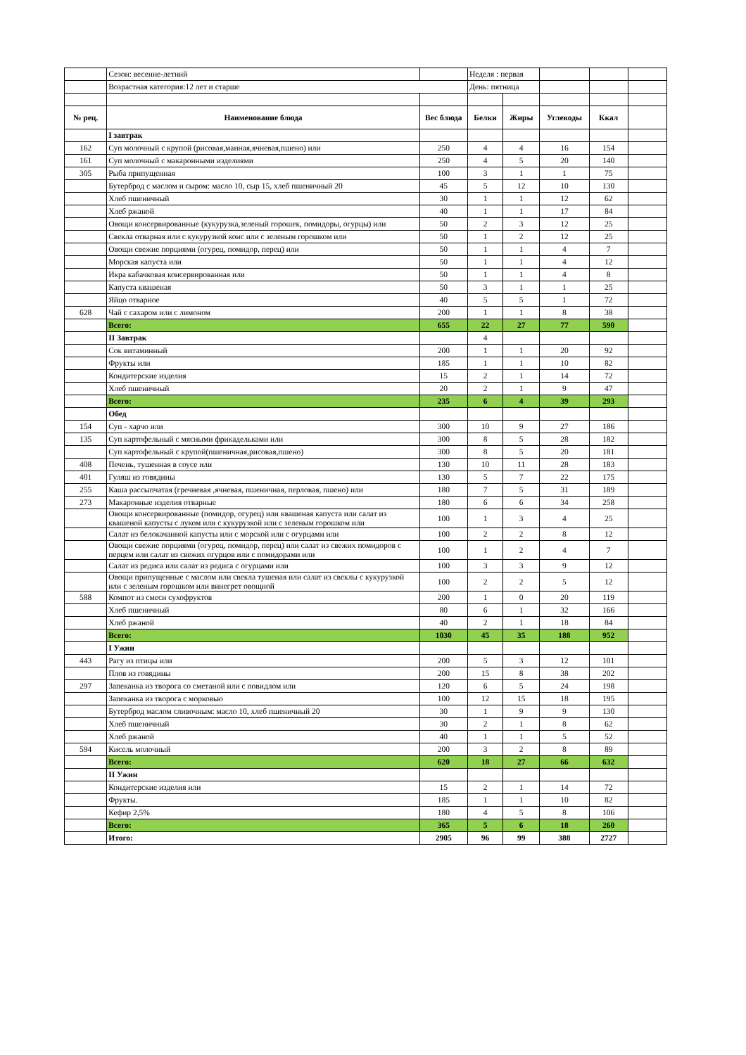| | Сезон: весенне-летний | | Неделя : первая | | | | |
| | Возрастная категория:12 лет и старше | | День: пятница | | | | |
| № рец. | Наименование блюда | Вес блюда | Белки | Жиры | Углеводы | Ккал | |
| | I завтрак | | | | | | |
| 162 | Суп молочный с крупой (рисовая,манная,ячневая,пшено) или | 250 | 4 | 4 | 16 | 154 | |
| 161 | Суп молочный с макаронными изделиями | 250 | 4 | 5 | 20 | 140 | |
| 305 | Рыба припущенная | 100 | 3 | 1 | 1 | 75 | |
| | Бутерброд с маслом и сыром: масло 10, сыр 15, хлеб пшеничный 20 | 45 | 5 | 12 | 10 | 130 | |
| | Хлеб пшеничный | 30 | 1 | 1 | 12 | 62 | |
| | Хлеб ржаной | 40 | 1 | 1 | 17 | 84 | |
| | Овощи консервированные (кукурузка,зеленый горошек, помидоры, огурцы) или | 50 | 2 | 3 | 12 | 25 | |
| | Свекла отварная или с кукурузкой конс или с зеленым горошком или | 50 | 1 | 2 | 12 | 25 | |
| | Овощи свежие порциями (огурец, помидор, перец) или | 50 | 1 | 1 | 4 | 7 | |
| | Морская капуста или | 50 | 1 | 1 | 4 | 12 | |
| | Икра кабачковая консервированная или | 50 | 1 | 1 | 4 | 8 | |
| | Капуста квашеная | 50 | 3 | 1 | 1 | 25 | |
| | Яйцо отварное | 40 | 5 | 5 | 1 | 72 | |
| 628 | Чай с сахаром или с лимоном | 200 | 1 | 1 | 8 | 38 | |
| | Всего: | 655 | 22 | 27 | 77 | 590 | |
| | II Завтрак | | 4 | | | | |
| | Сок витаминный | 200 | 1 | 1 | 20 | 92 | |
| | Фрукты или | 185 | 1 | 1 | 10 | 82 | |
| | Кондитерские изделия | 15 | 2 | 1 | 14 | 72 | |
| | Хлеб пшеничный | 20 | 2 | 1 | 9 | 47 | |
| | Всего: | 235 | 6 | 4 | 39 | 293 | |
| | Обед | | | | | | |
| 154 | Суп - харчо или | 300 | 10 | 9 | 27 | 186 | |
| 135 | Суп картофельный с мясными фрикадельками или | 300 | 8 | 5 | 28 | 182 | |
| | Суп картофельный с крупой(пшеничная,рисовая,пшено) | 300 | 8 | 5 | 20 | 181 | |
| 408 | Печень, тушенная в соусе или | 130 | 10 | 11 | 28 | 183 | |
| 401 | Гуляш из говядины | 130 | 5 | 7 | 22 | 175 | |
| 255 | Каша рассыпчатая (гречневая ,ячневая, пшеничная, перловая, пшено) или | 180 | 7 | 5 | 31 | 189 | |
| 273 | Макаронные изделия отварные | 180 | 6 | 6 | 34 | 258 | |
| | Овощи консервированные (помидор, огурец) или квашеная капуста или салат из квашеной капусты с луком или с кукурузкой или с зеленым горошком или | 100 | 1 | 3 | 4 | 25 | |
| | Салат из белокачанной капусты или с морской или с огурцами или | 100 | 2 | 2 | 8 | 12 | |
| | Овощи свежие порциями (огурец, помидор, перец) или салат из свежих помидоров с перцем или салат из свежих огурцов или с помидорами или | 100 | 1 | 2 | 4 | 7 | |
| | Салат из редиса или салат из редиса с огурцами или | 100 | 3 | 3 | 9 | 12 | |
| | Овощи припущенные с маслом или свекла тушеная или салат из свеклы с кукурузкой или с зеленым горошком или винегрет овощной | 100 | 2 | 2 | 5 | 12 | |
| 588 | Компот из смеси сухофруктов | 200 | 1 | 0 | 20 | 119 | |
| | Хлеб пшеничный | 80 | 6 | 1 | 32 | 166 | |
| | Хлеб ржаной | 40 | 2 | 1 | 18 | 84 | |
| | Всего: | 1030 | 45 | 35 | 188 | 952 | |
| | I Ужин | | | | | | |
| 443 | Рагу из птицы или | 200 | 5 | 3 | 12 | 101 | |
| | Плов из говядины | 200 | 15 | 8 | 38 | 202 | |
| 297 | Запеканка из творога со сметаной или с повидлом или | 120 | 6 | 5 | 24 | 198 | |
| | Запеканка из творога с морковью | 100 | 12 | 15 | 18 | 195 | |
| | Бутерброд маслом сливочным: масло 10, хлеб пшеничный 20 | 30 | 1 | 9 | 9 | 130 | |
| | Хлеб пшеничный | 30 | 2 | 1 | 8 | 62 | |
| | Хлеб ржаной | 40 | 1 | 1 | 5 | 52 | |
| 594 | Кисель молочный | 200 | 3 | 2 | 8 | 89 | |
| | Всего: | 620 | 18 | 27 | 66 | 632 | |
| | II Ужин | | | | | | |
| | Кондитерские изделия или | 15 | 2 | 1 | 14 | 72 | |
| | Фрукты. | 185 | 1 | 1 | 10 | 82 | |
| | Кефир 2,5% | 180 | 4 | 5 | 8 | 106 | |
| | Всего: | 365 | 5 | 6 | 18 | 260 | |
| | Итого: | 2905 | 96 | 99 | 388 | 2727 | |